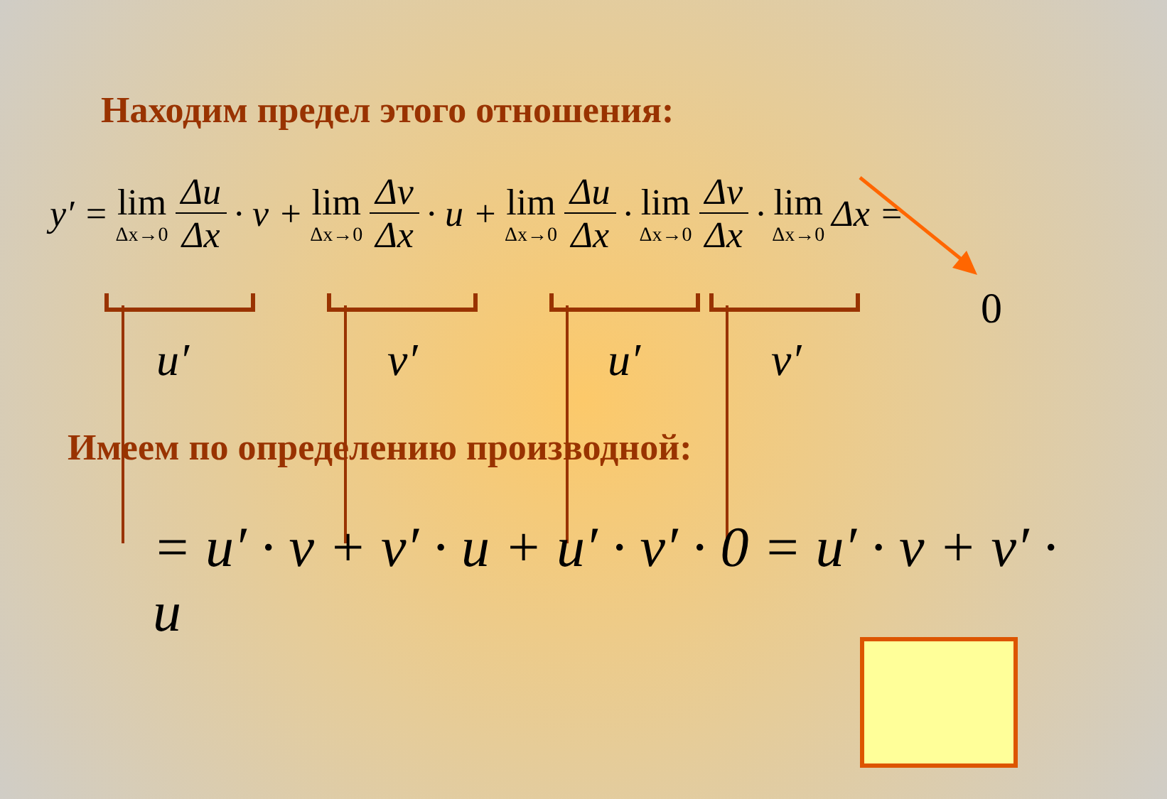Находим предел этого отношения:
y′ = lim Δx→0 Δu Δx · v + lim Δx→0 Δv Δx · u + lim Δx→0 Δu Δx · lim Δx→0 Δv Δx · lim Δx→0 Δx =
0
u′ v′ u′ v′
Имеем по определению производной:
= u′ · v + v′ · u + u′ · v′ · 0 = u′ · v + v′ · u